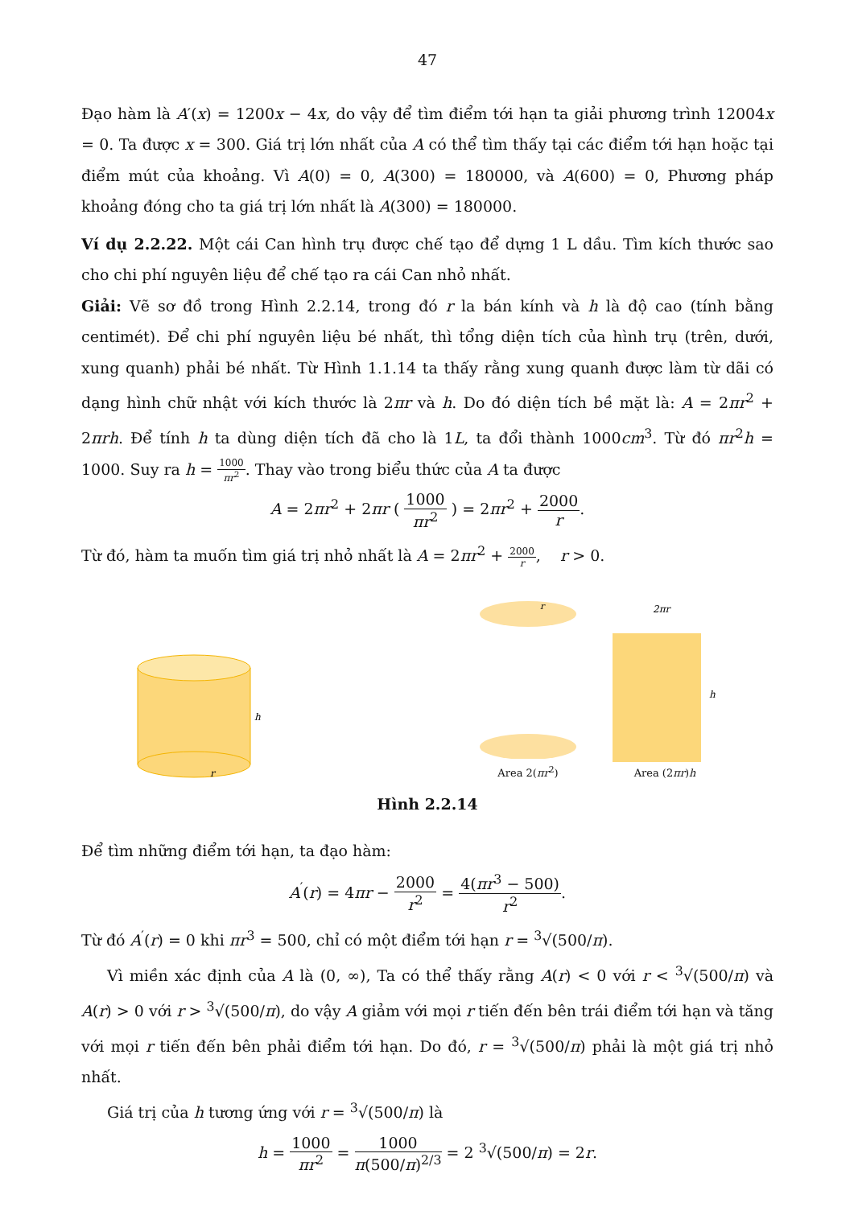47
Đạo hàm là A′(x) = 1200x − 4x, do vậy để tìm điểm tới hạn ta giải phương trình 12004x = 0. Ta được x = 300. Giá trị lớn nhất của A có thể tìm thấy tại các điểm tới hạn hoặc tại điểm mút của khoảng. Vì A(0) = 0, A(300) = 180000, và A(600) = 0, Phương pháp khoảng đóng cho ta giá trị lớn nhất là A(300) = 180000.
Ví dụ 2.2.22. Một cái Can hình trụ được chế tạo để dựng 1 L dầu. Tìm kích thước sao cho chi phí nguyên liệu để chế tạo ra cái Can nhỏ nhất.
Giải: Vẽ sơ đồ trong Hình 2.2.14, trong đó r la bán kính và h là độ cao (tính bằng centimét). Để chi phí nguyên liệu bé nhất, thì tổng diện tích của hình trụ (trên, dưới, xung quanh) phải bé nhất. Từ Hình 1.1.14 ta thấy rằng xung quanh được làm từ dãi có dạng hình chữ nhật với kích thước là 2πr và h. Do đó diện tích bề mặt là: A = 2πr<sup>2</sup> + 2πrh. Để tính h ta dùng diện tích đã cho là 1L, ta đổi thành 1000cm<sup>3</sup>. Từ đó πr<sup>2</sup>h = 1000. Suy ra h = 1000 πr<sup>2</sup>. Thay vào trong biểu thức của A ta được
A = 2πr<sup>2</sup> + 2πr ( 1000 πr<sup>2</sup> ) = 2πr<sup>2</sup> + 2000 r.
Từ đó, hàm ta muốn tìm giá trị nhỏ nhất là A = 2πr<sup>2</sup> + 2000 r, r > 0.
h
r
r
Area 2(πr<sup>2</sup>)
2πr
h
Area (2πr)h
Hình 2.2.14
Để tìm những điểm tới hạn, ta đạo hàm:
A<sup>′</sup>(r) = 4πr − 2000 r<sup>2</sup> = 4(πr<sup>3</sup> − 500) r<sup>2</sup>.
Từ đó A<sup>′</sup>(r) = 0 khi πr<sup>3</sup> = 500, chỉ có một điểm tới hạn r = <sup>3</sup>√(500/π).
Vì miền xác định của A là (0, ∞), Ta có thể thấy rằng A(r) < 0 với r < <sup>3</sup>√(500/π) và A(r) > 0 với r > <sup>3</sup>√(500/π), do vậy A giảm với mọi r tiến đến bên trái điểm tới hạn và tăng với mọi r tiến đến bên phải điểm tới hạn. Do đó, r = <sup>3</sup>√(500/π) phải là một giá trị nhỏ nhất.
Giá trị của h tương ứng với r = <sup>3</sup>√(500/π) là
h = 1000 πr<sup>2</sup> = 1000 π(500/π)<sup>2/3</sup> = 2 <sup>3</sup>√(500/π) = 2r.